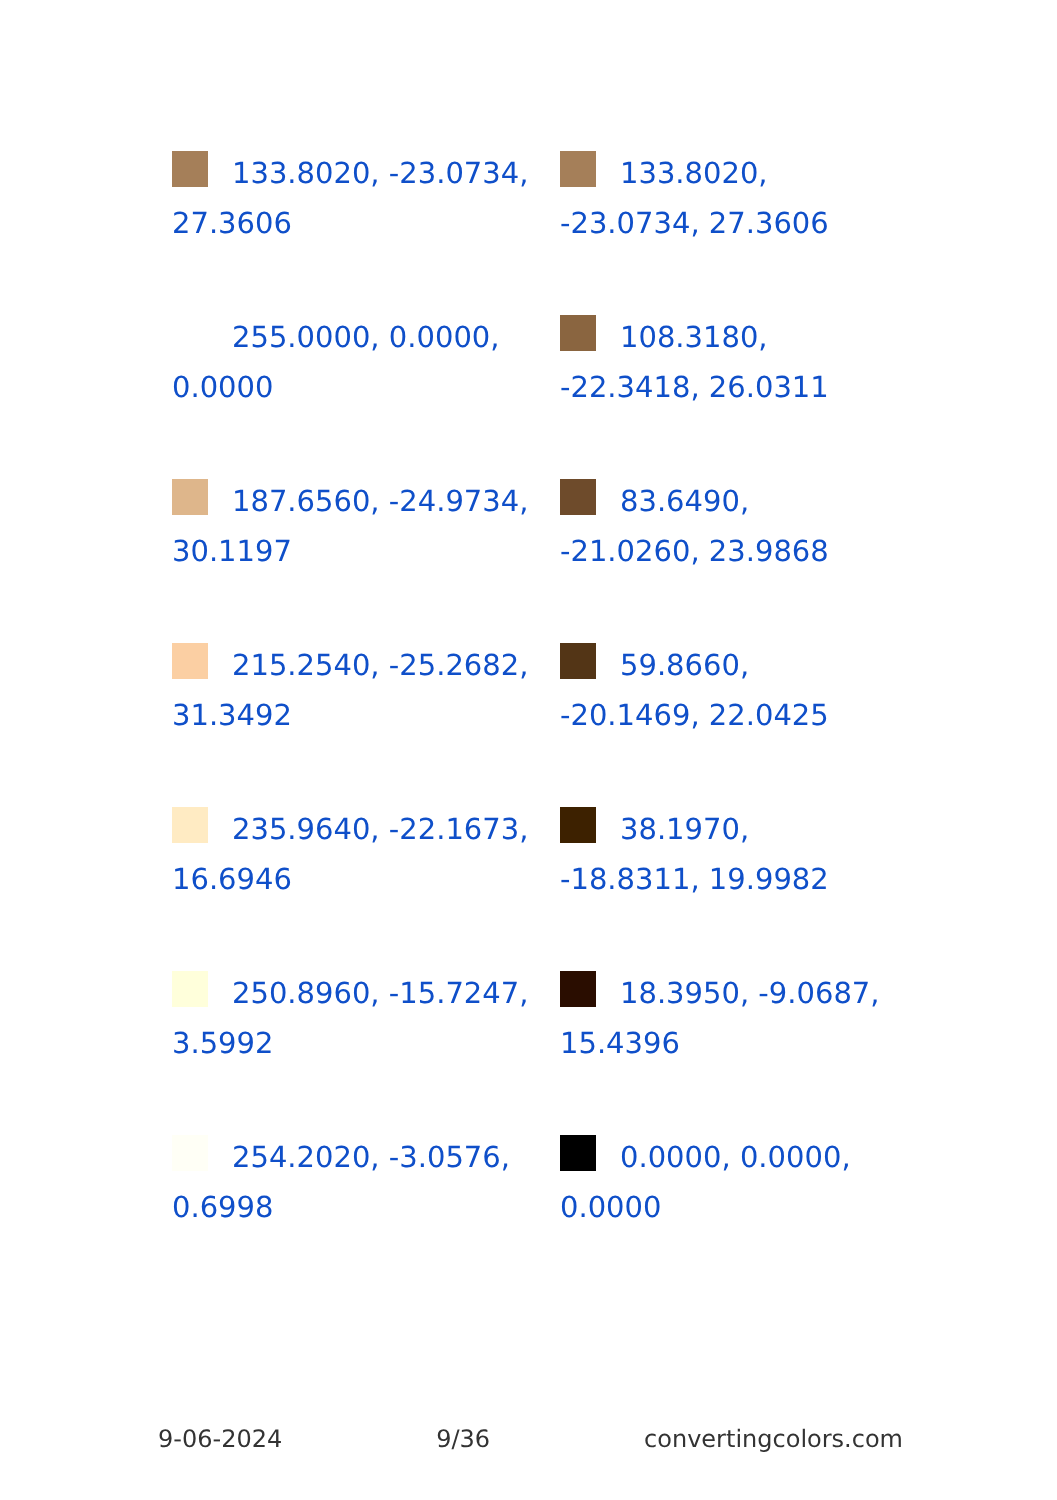133.8020, -23.0734, 27.3606
133.8020, -23.0734, 27.3606
255.0000, 0.0000, 0.0000
108.3180, -22.3418, 26.0311
187.6560, -24.9734, 30.1197
83.6490, -21.0260, 23.9868
215.2540, -25.2682, 31.3492
59.8660, -20.1469, 22.0425
235.9640, -22.1673, 16.6946
38.1970, -18.8311, 19.9982
250.8960, -15.7247, 3.5992
18.3950, -9.0687, 15.4396
254.2020, -3.0576, 0.6998
0.0000, 0.0000, 0.0000
9-06-2024 9/36 convertingcolors.com